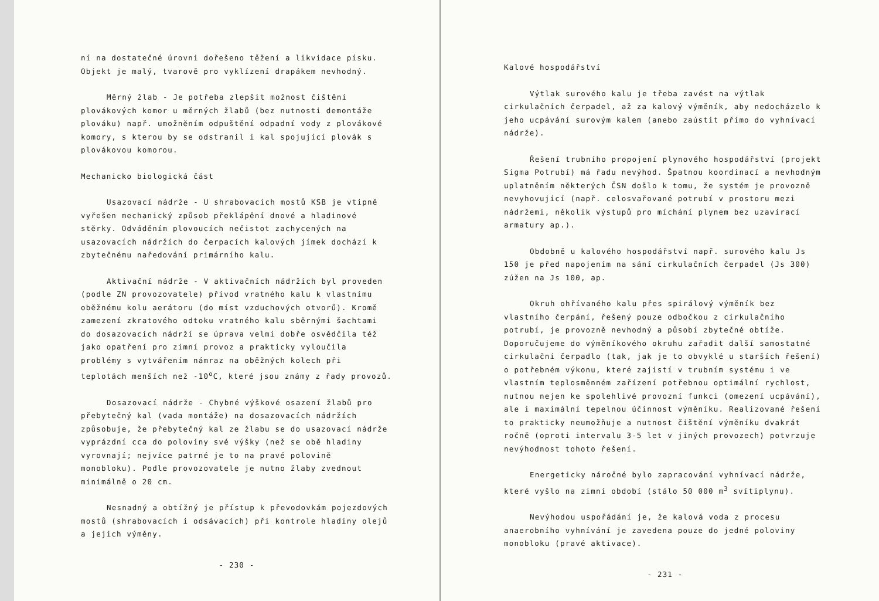ní na dostatečné úrovni dořešeno těžení a likvidace písku. Objekt je malý, tvarově pro vyklízení drapákem nevhodný.
Měrný žlab - Je potřeba zlepšit možnost čištění plovákových komor u měrných žlabů (bez nutnosti demontáže plováku) např. umožněním odpuštění odpadní vody z plovákové komory, s kterou by se odstranil i kal spojující plovák s plovákovou komorou.
Mechanicko biologická část
Usazovací nádrže - U shrabovacích mostů KSB je vtipně vyřešen mechanický způsob překlápění dnové a hladinové stěrky. Odváděním plovoucích nečistot zachycených na usazovacích nádržích do čerpacích kalových jímek dochází k zbytečnému naředování primárního kalu.
Aktivační nádrže - V aktivačních nádržích byl proveden (podle ZN provozovatele) přívod vratného kalu k vlastnímu oběžnému kolu aerátoru (do míst vzduchových otvorů). Kromě zamezení zkratového odtoku vratného kalu sběrnými šachtami do dosazovacích nádrží se úprava velmi dobře osvědčila též jako opatření pro zimní provoz a prakticky vyloučila problémy s vytvářením námraz na oběžných kolech při teplotách menších než -10<sup>o</sup>C, které jsou známy z řady provozů.
Dosazovací nádrže - Chybné výškové osazení žlabů pro přebytečný kal (vada montáže) na dosazovacích nádržích způsobuje, že přebytečný kal ze žlabu se do usazovací nádrže vyprázdní cca do poloviny své výšky (než se obě hladiny vyrovnají; nejvíce patrné je to na pravé polovině monobloku). Podle provozovatele je nutno žlaby zvednout minimálně o 20 cm.
Nesnadný a obtížný je přístup k převodovkám pojezdových mostů (shrabovacích i odsávacích) při kontrole hladiny olejů a jejich výměny.
- 230 -
Kalové hospodářství
Výtlak surového kalu je třeba zavést na výtlak cirkulačních čerpadel, až za kalový výměník, aby nedocházelo k jeho ucpávání surovým kalem (anebo zaústit přímo do vyhnívací nádrže).
Řešení trubního propojení plynového hospodářství (projekt Sigma Potrubí) má řadu nevýhod. Špatnou koordinací a nevhodným uplatněním některých ČSN došlo k tomu, že systém je provozně nevyhovující (např. celosvařované potrubí v prostoru mezi nádržemi, několik výstupů pro míchání plynem bez uzavírací armatury ap.).
Obdobně u kalového hospodářství např. surového kalu Js 150 je před napojením na sání cirkulačních čerpadel (Js 300) zúžen na Js 100, ap.
Okruh ohřívaného kalu přes spirálový výměník bez vlastního čerpání, řešený pouze odbočkou z cirkulačního potrubí, je provozně nevhodný a působí zbytečné obtíže. Doporučujeme do výměníkového okruhu zařadit další samostatné cirkulační čerpadlo (tak, jak je to obvyklé u starších řešení) o potřebném výkonu, které zajistí v trubním systému i ve vlastním teplosměnném zařízení potřebnou optimální rychlost, nutnou nejen ke spolehlivé provozní funkci (omezení ucpávání), ale i maximální tepelnou účinnost výměníku. Realizované řešení to prakticky neumožňuje a nutnost čištění výměníku dvakrát ročně (oproti intervalu 3-5 let v jiných provozech) potvrzuje nevýhodnost tohoto řešení.
Energeticky náročné bylo zapracování vyhnívací nádrže, které vyšlo na zimní období (stálo 50 000 m<sup>3</sup> svítiplynu).
Nevýhodou uspořádání je, že kalová voda z procesu anaerobního vyhnívání je zavedena pouze do jedné poloviny monobloku (pravé aktivace).
- 231 -